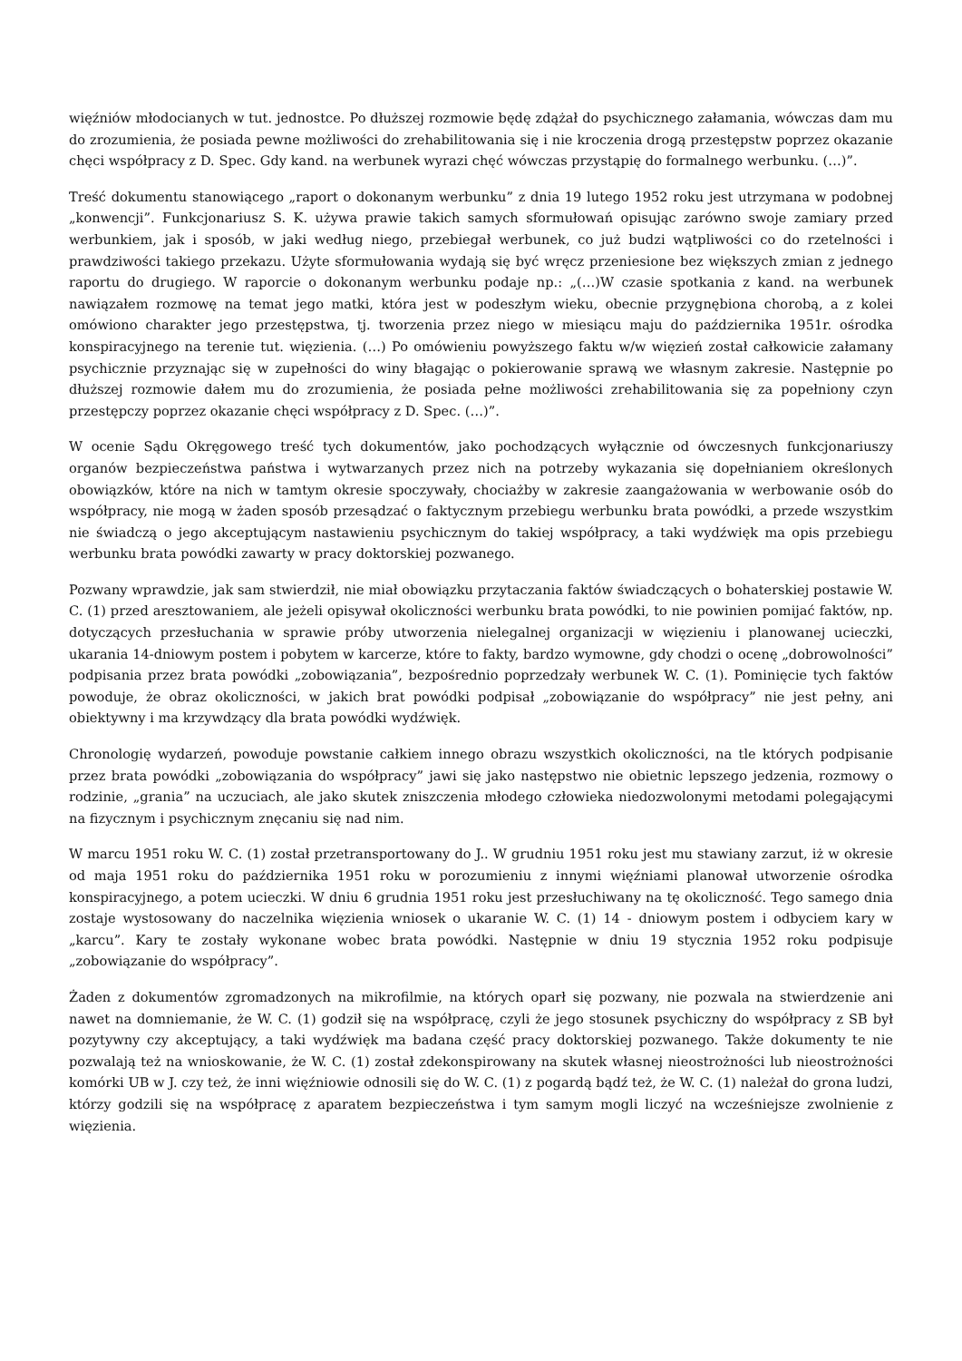więźniów młodocianych w tut. jednostce. Po dłuższej rozmowie będę zdążał do psychicznego załamania, wówczas dam mu do zrozumienia, że posiada pewne możliwości do zrehabilitowania się i nie kroczenia drogą przestępstw poprzez okazanie chęci współpracy z D. Spec. Gdy kand. na werbunek wyrazi chęć wówczas przystąpię do formalnego werbunku. (…)”.
Treść dokumentu stanowiącego „raport o dokonanym werbunku” z dnia 19 lutego 1952 roku jest utrzymana w podobnej „konwencji”. Funkcjonariusz S. K. używa prawie takich samych sformułowań opisując zarówno swoje zamiary przed werbunkiem, jak i sposób, w jaki według niego, przebiegał werbunek, co już budzi wątpliwości co do rzetelności i prawdziwości takiego przekazu. Użyte sformułowania wydają się być wręcz przeniesione bez większych zmian z jednego raportu do drugiego. W raporcie o dokonanym werbunku podaje np.: „(…)W czasie spotkania z kand. na werbunek nawiązałem rozmowę na temat jego matki, która jest w podeszłym wieku, obecnie przygnębiona chorobą, a z kolei omówiono charakter jego przestępstwa, tj. tworzenia przez niego w miesiącu maju do października 1951r. ośrodka konspiracyjnego na terenie tut. więzienia. (…) Po omówieniu powyższego faktu w/w więzień został całkowicie załamany psychicznie przyznając się w zupełności do winy błagając o pokierowanie sprawą we własnym zakresie. Następnie po dłuższej rozmowie dałem mu do zrozumienia, że posiada pełne możliwości zrehabilitowania się za popełniony czyn przestępczy poprzez okazanie chęci współpracy z D. Spec. (…)”.
W ocenie Sądu Okręgowego treść tych dokumentów, jako pochodzących wyłącznie od ówczesnych funkcjonariuszy organów bezpieczeństwa państwa i wytwarzanych przez nich na potrzeby wykazania się dopełnianiem określonych obowiązków, które na nich w tamtym okresie spoczywały, chociażby w zakresie zaangażowania w werbowanie osób do współpracy, nie mogą w żaden sposób przesądzać o faktycznym przebiegu werbunku brata powódki, a przede wszystkim nie świadczą o jego akceptującym nastawieniu psychicznym do takiej współpracy, a taki wydźwięk ma opis przebiegu werbunku brata powódki zawarty w pracy doktorskiej pozwanego.
Pozwany wprawdzie, jak sam stwierdził, nie miał obowiązku przytaczania faktów świadczących o bohaterskiej postawie W. C. (1) przed aresztowaniem, ale jeżeli opisywał okoliczności werbunku brata powódki, to nie powinien pomijać faktów, np. dotyczących przesłuchania w sprawie próby utworzenia nielegalnej organizacji w więzieniu i planowanej ucieczki, ukarania 14-dniowym postem i pobytem w karcerze, które to fakty, bardzo wymowne, gdy chodzi o ocenę „dobrowolności” podpisania przez brata powódki „zobowiązania”, bezpośrednio poprzedzały werbunek W. C. (1). Pominięcie tych faktów powoduje, że obraz okoliczności, w jakich brat powódki podpisał „zobowiązanie do współpracy” nie jest pełny, ani obiektywny i ma krzywdzący dla brata powódki wydźwięk.
Chronologię wydarzeń, powoduje powstanie całkiem innego obrazu wszystkich okoliczności, na tle których podpisanie przez brata powódki „zobowiązania do współpracy” jawi się jako następstwo nie obietnic lepszego jedzenia, rozmowy o rodzinie, „grania” na uczuciach, ale jako skutek zniszczenia młodego człowieka niedozwolonymi metodami polegającymi na fizycznym i psychicznym znęcaniu się nad nim.
W marcu 1951 roku W. C. (1) został przetransportowany do J.. W grudniu 1951 roku jest mu stawiany zarzut, iż w okresie od maja 1951 roku do października 1951 roku w porozumieniu z innymi więźniami planował utworzenie ośrodka konspiracyjnego, a potem ucieczki. W dniu 6 grudnia 1951 roku jest przesłuchiwany na tę okoliczność. Tego samego dnia zostaje wystosowany do naczelnika więzienia wniosek o ukaranie W. C. (1) 14 - dniowym postem i odbyciem kary w „karcu”. Kary te zostały wykonane wobec brata powódki. Następnie w dniu 19 stycznia 1952 roku podpisuje „zobowiązanie do współpracy”.
Żaden z dokumentów zgromadzonych na mikrofilmie, na których oparł się pozwany, nie pozwala na stwierdzenie ani nawet na domniemanie, że W. C. (1) godził się na współpracę, czyli że jego stosunek psychiczny do współpracy z SB był pozytywny czy akceptujący, a taki wydźwięk ma badana część pracy doktorskiej pozwanego. Także dokumenty te nie pozwalają też na wnioskowanie, że W. C. (1) został zdekonspirowany na skutek własnej nieostrożności lub nieostrożności komórki UB w J. czy też, że inni więźniowie odnosili się do W. C. (1) z pogardą bądź też, że W. C. (1) należał do grona ludzi, którzy godzili się na współpracę z aparatem bezpieczeństwa i tym samym mogli liczyć na wcześniejsze zwolnienie z więzienia.